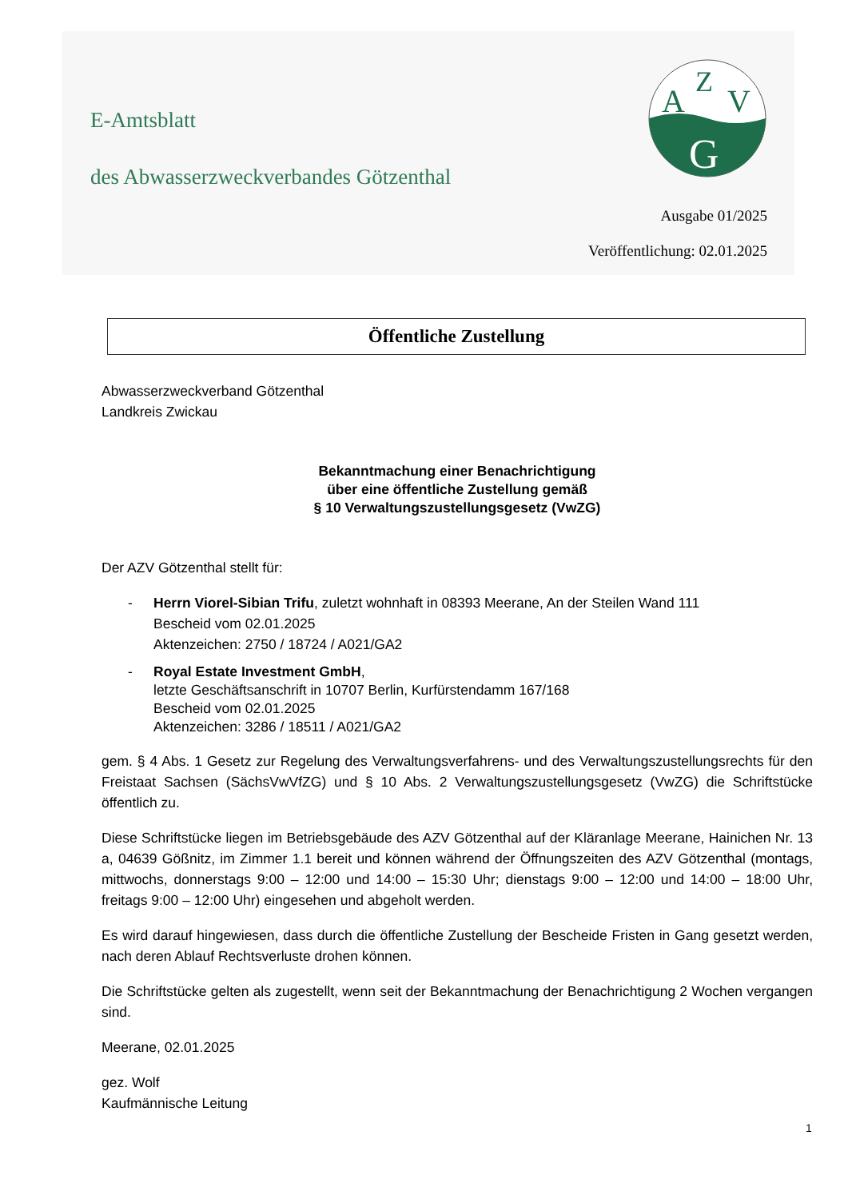A
Z
V
G
E-Amtsblatt
des Abwasserzweckverbandes Götzenthal
Ausgabe 01/2025
Veröffentlichung: 02.01.2025
Öffentliche Zustellung
Abwasserzweckverband Götzenthal
Landkreis Zwickau
Bekanntmachung einer Benachrichtigung
über eine öffentliche Zustellung gemäß
§ 10 Verwaltungszustellungsgesetz (VwZG)
Der AZV Götzenthal stellt für:
- Herrn Viorel-Sibian Trifu, zuletzt wohnhaft in 08393 Meerane, An der Steilen Wand 111
Bescheid vom 02.01.2025
Aktenzeichen: 2750 / 18724 / A021/GA2
- Royal Estate Investment GmbH,
letzte Geschäftsanschrift in 10707 Berlin, Kurfürstendamm 167/168
Bescheid vom 02.01.2025
Aktenzeichen: 3286 / 18511 / A021/GA2
gem. § 4 Abs. 1 Gesetz zur Regelung des Verwaltungsverfahrens- und des Verwaltungszustellungsrechts für den Freistaat Sachsen (SächsVwVfZG) und § 10 Abs. 2 Verwaltungszustellungsgesetz (VwZG) die Schriftstücke öffentlich zu.
Diese Schriftstücke liegen im Betriebsgebäude des AZV Götzenthal auf der Kläranlage Meerane, Hainichen Nr. 13 a, 04639 Gößnitz, im Zimmer 1.1 bereit und können während der Öffnungszeiten des AZV Götzenthal (montags, mittwochs, donnerstags 9:00 – 12:00 und 14:00 – 15:30 Uhr; dienstags 9:00 – 12:00 und 14:00 – 18:00 Uhr, freitags 9:00 – 12:00 Uhr) eingesehen und abgeholt werden.
Es wird darauf hingewiesen, dass durch die öffentliche Zustellung der Bescheide Fristen in Gang gesetzt werden, nach deren Ablauf Rechtsverluste drohen können.
Die Schriftstücke gelten als zugestellt, wenn seit der Bekanntmachung der Benachrichtigung 2 Wochen vergangen sind.
Meerane, 02.01.2025
gez. Wolf
Kaufmännische Leitung
1